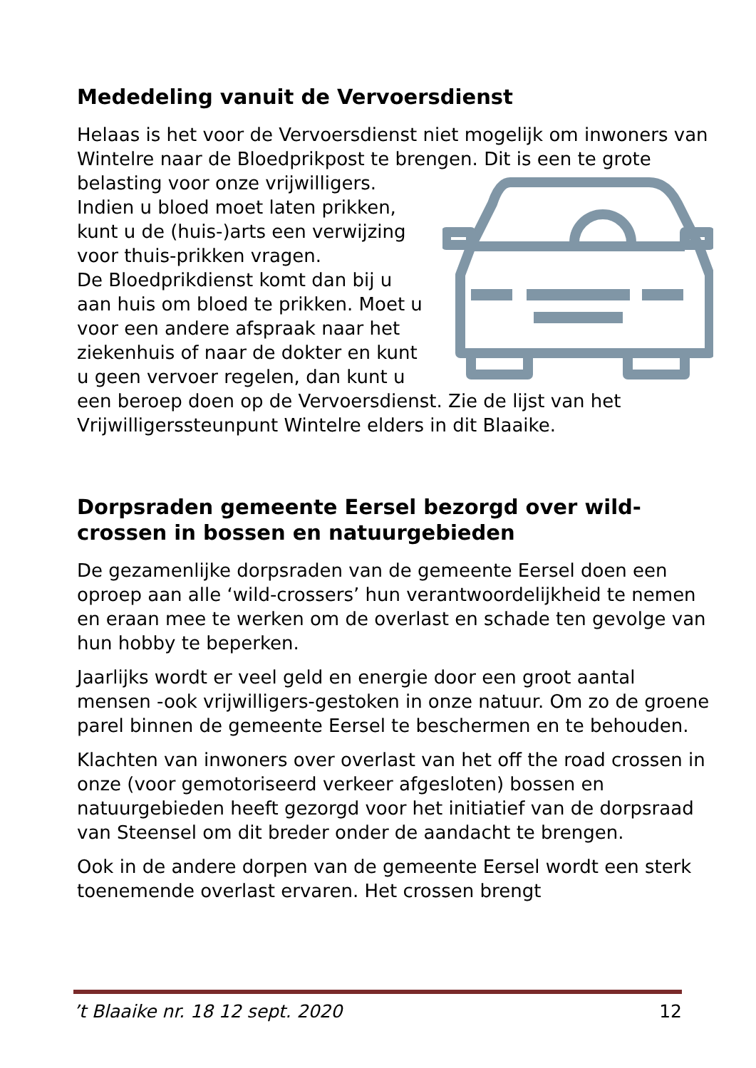Mededeling vanuit de Vervoersdienst
Helaas is het voor de Vervoersdienst niet mogelijk om inwoners van Wintelre naar de Bloedprikpost te brengen. Dit is een te grote belasting voor onze vrijwilligers. Indien u bloed moet laten prikken, kunt u de (huis-)arts een verwijzing voor thuis-prikken vragen.
De Bloedprikdienst komt dan bij u aan huis om bloed te prikken. Moet u voor een andere afspraak naar het ziekenhuis of naar de dokter en kunt u geen vervoer regelen, dan kunt u een beroep doen op de Vervoersdienst. Zie de lijst van het Vrijwilligerssteunpunt Wintelre elders in dit Blaaike.
Dorpsraden gemeente Eersel bezorgd over wild-crossen in bossen en natuurgebieden
De gezamenlijke dorpsraden van de gemeente Eersel doen een oproep aan alle ‘wild-crossers’ hun verantwoordelijkheid te nemen en eraan mee te werken om de overlast en schade ten gevolge van hun hobby te beperken.
Jaarlijks wordt er veel geld en energie door een groot aantal mensen -ook vrijwilligers-gestoken in onze natuur. Om zo de groene parel binnen de gemeente Eersel te beschermen en te behouden.
Klachten van inwoners over overlast van het off the road crossen in onze (voor gemotoriseerd verkeer afgesloten) bossen en natuurgebieden heeft gezorgd voor het initiatief van de dorpsraad van Steensel om dit breder onder de aandacht te brengen.
Ook in de andere dorpen van de gemeente Eersel wordt een sterk toenemende overlast ervaren. Het crossen brengt
’t Blaaike nr. 18 12 sept. 2020 12